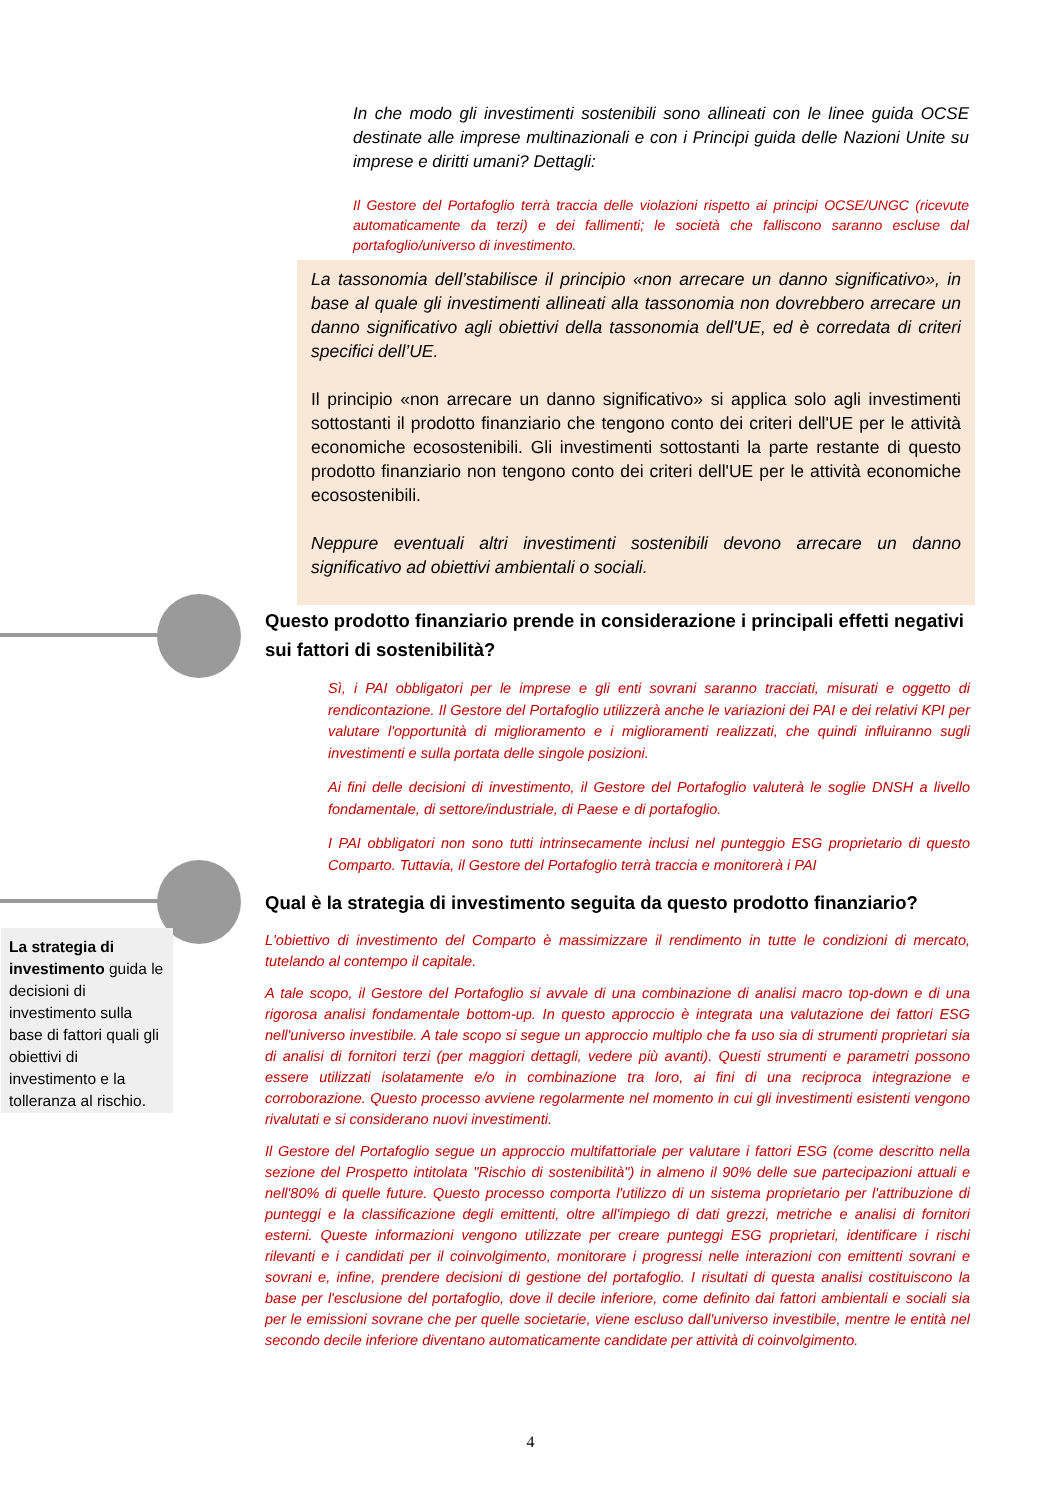In che modo gli investimenti sostenibili sono allineati con le linee guida OCSE destinate alle imprese multinazionali e con i Principi guida delle Nazioni Unite su imprese e diritti umani? Dettagli:
Il Gestore del Portafoglio terrà traccia delle violazioni rispetto ai principi OCSE/UNGC (ricevute automaticamente da terzi) e dei fallimenti; le società che falliscono saranno escluse dal portafoglio/universo di investimento.
La tassonomia dell’stabilisce il principio «non arrecare un danno significativo», in base al quale gli investimenti allineati alla tassonomia non dovrebbero arrecare un danno significativo agli obiettivi della tassonomia dell'UE, ed è corredata di criteri specifici dell’UE.
Il principio «non arrecare un danno significativo» si applica solo agli investimenti sottostanti il prodotto finanziario che tengono conto dei criteri dell'UE per le attività economiche ecosostenibili. Gli investimenti sottostanti la parte restante di questo prodotto finanziario non tengono conto dei criteri dell'UE per le attività economiche ecosostenibili.
Neppure eventuali altri investimenti sostenibili devono arrecare un danno significativo ad obiettivi ambientali o sociali.
Questo prodotto finanziario prende in considerazione i principali effetti negativi sui fattori di sostenibilità?
Sì, i PAI obbligatori per le imprese e gli enti sovrani saranno tracciati, misurati e oggetto di rendicontazione. Il Gestore del Portafoglio utilizzerà anche le variazioni dei PAI e dei relativi KPI per valutare l'opportunità di miglioramento e i miglioramenti realizzati, che quindi influiranno sugli investimenti e sulla portata delle singole posizioni.
Ai fini delle decisioni di investimento, il Gestore del Portafoglio valuterà le soglie DNSH a livello fondamentale, di settore/industriale, di Paese e di portafoglio.
I PAI obbligatori non sono tutti intrinsecamente inclusi nel punteggio ESG proprietario di questo Comparto. Tuttavia, il Gestore del Portafoglio terrà traccia e monitorerà i PAI
Qual è la strategia di investimento seguita da questo prodotto finanziario?
La strategia di investimento guida le decisioni di investimento sulla base di fattori quali gli obiettivi di investimento e la tolleranza al rischio.
L'obiettivo di investimento del Comparto è massimizzare il rendimento in tutte le condizioni di mercato, tutelando al contempo il capitale.
A tale scopo, il Gestore del Portafoglio si avvale di una combinazione di analisi macro top-down e di una rigorosa analisi fondamentale bottom-up. In questo approccio è integrata una valutazione dei fattori ESG nell'universo investibile. A tale scopo si segue un approccio multiplo che fa uso sia di strumenti proprietari sia di analisi di fornitori terzi (per maggiori dettagli, vedere più avanti). Questi strumenti e parametri possono essere utilizzati isolatamente e/o in combinazione tra loro, ai fini di una reciproca integrazione e corroborazione. Questo processo avviene regolarmente nel momento in cui gli investimenti esistenti vengono rivalutati e si considerano nuovi investimenti.
Il Gestore del Portafoglio segue un approccio multifattoriale per valutare i fattori ESG (come descritto nella sezione del Prospetto intitolata "Rischio di sostenibilità") in almeno il 90% delle sue partecipazioni attuali e nell'80% di quelle future. Questo processo comporta l'utilizzo di un sistema proprietario per l'attribuzione di punteggi e la classificazione degli emittenti, oltre all'impiego di dati grezzi, metriche e analisi di fornitori esterni. Queste informazioni vengono utilizzate per creare punteggi ESG proprietari, identificare i rischi rilevanti e i candidati per il coinvolgimento, monitorare i progressi nelle interazioni con emittenti sovrani e sovrani e, infine, prendere decisioni di gestione del portafoglio. I risultati di questa analisi costituiscono la base per l'esclusione del portafoglio, dove il decile inferiore, come definito dai fattori ambientali e sociali sia per le emissioni sovrane che per quelle societarie, viene escluso dall'universo investibile, mentre le entità nel secondo decile inferiore diventano automaticamente candidate per attività di coinvolgimento.
4